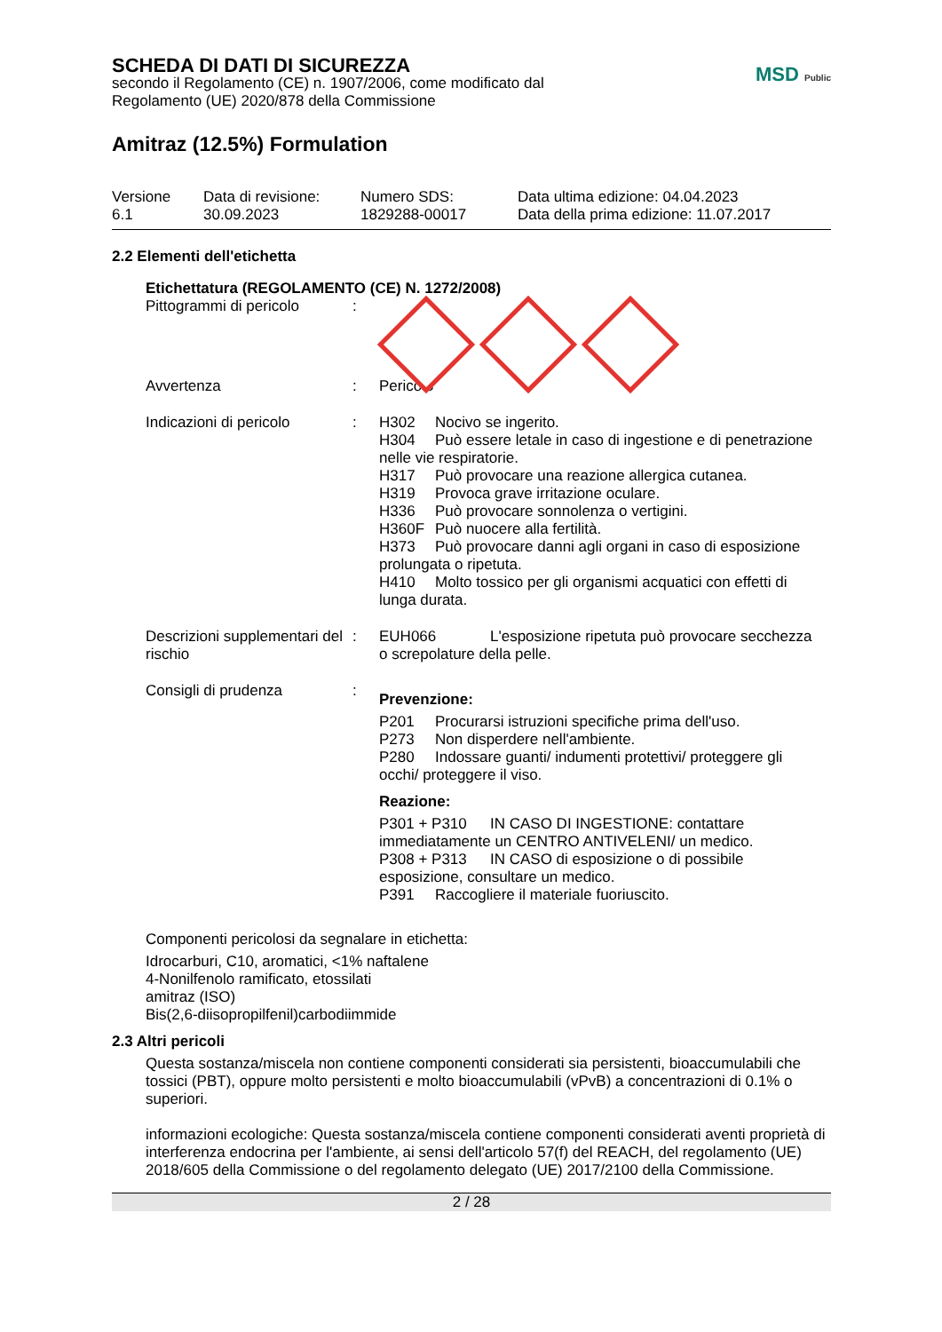SCHEDA DI DATI DI SICUREZZA
secondo il Regolamento (CE) n. 1907/2006, come modificato dal
Regolamento (UE) 2020/878 della Commissione
MSD Public
Amitraz (12.5%) Formulation
Versione
6.1
Data di revisione:
30.09.2023
Numero SDS:
1829288-00017
Data ultima edizione: 04.04.2023
Data della prima edizione: 11.07.2017
2.2 Elementi dell'etichetta
Etichettatura (REGOLAMENTO (CE) N. 1272/2008)
Pittogrammi di pericolo
:
Avvertenza : Pericolo
Indicazioni di pericolo
: H302 Nocivo se ingerito.
H304 Può essere letale in caso di ingestione e di penetrazione nelle vie respiratorie.
H317 Può provocare una reazione allergica cutanea.
H319 Provoca grave irritazione oculare.
H336 Può provocare sonnolenza o vertigini.
H360F Può nuocere alla fertilità.
H373 Può provocare danni agli organi in caso di esposizione prolungata o ripetuta.
H410 Molto tossico per gli organismi acquatici con effetti di lunga durata.
Descrizioni supplementari del rischio
: EUH066 L'esposizione ripetuta può provocare secchezza o screpolature della pelle.
Consigli di prudenza :
Prevenzione:
P201 Procurarsi istruzioni specifiche prima dell'uso.
P273 Non disperdere nell'ambiente.
P280 Indossare guanti/ indumenti protettivi/ proteggere gli occhi/ proteggere il viso.
Reazione:
P301 + P310 IN CASO DI INGESTIONE: contattare immediatamente un CENTRO ANTIVELENI/ un medico.
P308 + P313 IN CASO di esposizione o di possibile esposizione, consultare un medico.
P391 Raccogliere il materiale fuoriuscito.
Componenti pericolosi da segnalare in etichetta:
Idrocarburi, C10, aromatici, <1% naftalene
4-Nonilfenolo ramificato, etossilati
amitraz (ISO)
Bis(2,6-diisopropilfenil)carbodiimmide
2.3 Altri pericoli
Questa sostanza/miscela non contiene componenti considerati sia persistenti, bioaccumulabili che tossici (PBT), oppure molto persistenti e molto bioaccumulabili (vPvB) a concentrazioni di 0.1% o superiori.
informazioni ecologiche: Questa sostanza/miscela contiene componenti considerati aventi proprietà di interferenza endocrina per l'ambiente, ai sensi dell'articolo 57(f) del REACH, del regolamento (UE) 2018/605 della Commissione o del regolamento delegato (UE) 2017/2100 della Commissione.
2 / 28